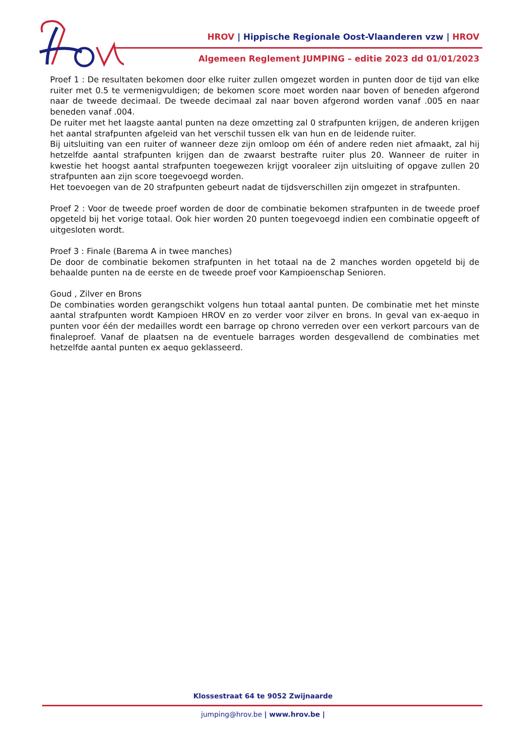HROV | Hippische Regionale Oost-Vlaanderen vzw | HROV
Algemeen Reglement JUMPING – editie 2023 dd 01/01/2023
Proef 1 : De resultaten bekomen door elke ruiter zullen omgezet worden in punten door de tijd van elke ruiter met 0.5 te vermenigvuldigen; de bekomen score moet worden naar boven of beneden afgerond naar de tweede decimaal. De tweede decimaal zal naar boven afgerond worden vanaf .005 en naar beneden vanaf .004.
De ruiter met het laagste aantal punten na deze omzetting zal 0 strafpunten krijgen, de anderen krijgen het aantal strafpunten afgeleid van het verschil tussen elk van hun en de leidende ruiter.
Bij uitsluiting van een ruiter of wanneer deze zijn omloop om één of andere reden niet afmaakt, zal hij hetzelfde aantal strafpunten krijgen dan de zwaarst bestrafte ruiter plus 20. Wanneer de ruiter in kwestie het hoogst aantal strafpunten toegewezen krijgt vooraleer zijn uitsluiting of opgave zullen 20 strafpunten aan zijn score toegevoegd worden.
Het toevoegen van de 20 strafpunten gebeurt nadat de tijdsverschillen zijn omgezet in strafpunten.
Proef 2 : Voor de tweede proef worden de door de combinatie bekomen strafpunten in de tweede proef opgeteld bij het vorige totaal. Ook hier worden 20 punten toegevoegd indien een combinatie opgeeft of uitgesloten wordt.
Proef 3 : Finale (Barema A in twee manches)
De door de combinatie bekomen strafpunten in het totaal na de 2 manches worden opgeteld bij de behaalde punten na de eerste en de tweede proef voor Kampioenschap Senioren.
Goud , Zilver en Brons
De combinaties worden gerangschikt volgens hun totaal aantal punten. De combinatie met het minste aantal strafpunten wordt Kampioen HROV en zo verder voor zilver en brons. In geval van ex-aequo in punten voor één der medailles wordt een barrage op chrono verreden over een verkort parcours van de finaleproef. Vanaf de plaatsen na de eventuele barrages worden desgevallend de combinaties met hetzelfde aantal punten ex aequo geklasseerd.
Klossestraat 64 te 9052 Zwijnaarde
jumping@hrov.be | www.hrov.be |